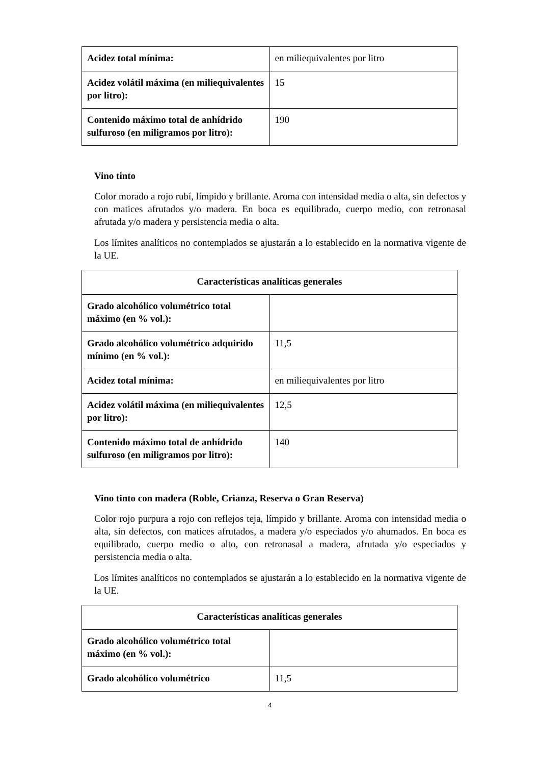| Acidez total mínima: | en miliequivalentes por litro |
| Acidez volátil máxima (en miliequivalentes por litro): | 15 |
| Contenido máximo total de anhídrido sulfuroso (en miligramos por litro): | 190 |
Vino tinto
Color morado a rojo rubí, límpido y brillante. Aroma con intensidad media o alta, sin defectos y con matices afrutados y/o madera. En boca es equilibrado, cuerpo medio, con retronasal afrutada y/o madera y persistencia media o alta.
Los límites analíticos no contemplados se ajustarán a lo establecido en la normativa vigente de la UE.
| Características analíticas generales | |
| --- | --- |
| Grado alcohólico volumétrico total máximo (en % vol.): | |
| Grado alcohólico volumétrico adquirido mínimo (en % vol.): | 11,5 |
| Acidez total mínima: | en miliequivalentes por litro |
| Acidez volátil máxima (en miliequivalentes por litro): | 12,5 |
| Contenido máximo total de anhídrido sulfuroso (en miligramos por litro): | 140 |
Vino tinto con madera (Roble, Crianza, Reserva o Gran Reserva)
Color rojo purpura a rojo con reflejos teja, límpido y brillante. Aroma con intensidad media o alta, sin defectos, con matices afrutados, a madera y/o especiados y/o ahumados. En boca es equilibrado, cuerpo medio o alto, con retronasal a madera, afrutada y/o especiados y persistencia media o alta.
Los límites analíticos no contemplados se ajustarán a lo establecido en la normativa vigente de la UE.
| Características analíticas generales | |
| --- | --- |
| Grado alcohólico volumétrico total máximo (en % vol.): | |
| Grado alcohólico volumétrico | 11,5 |
4